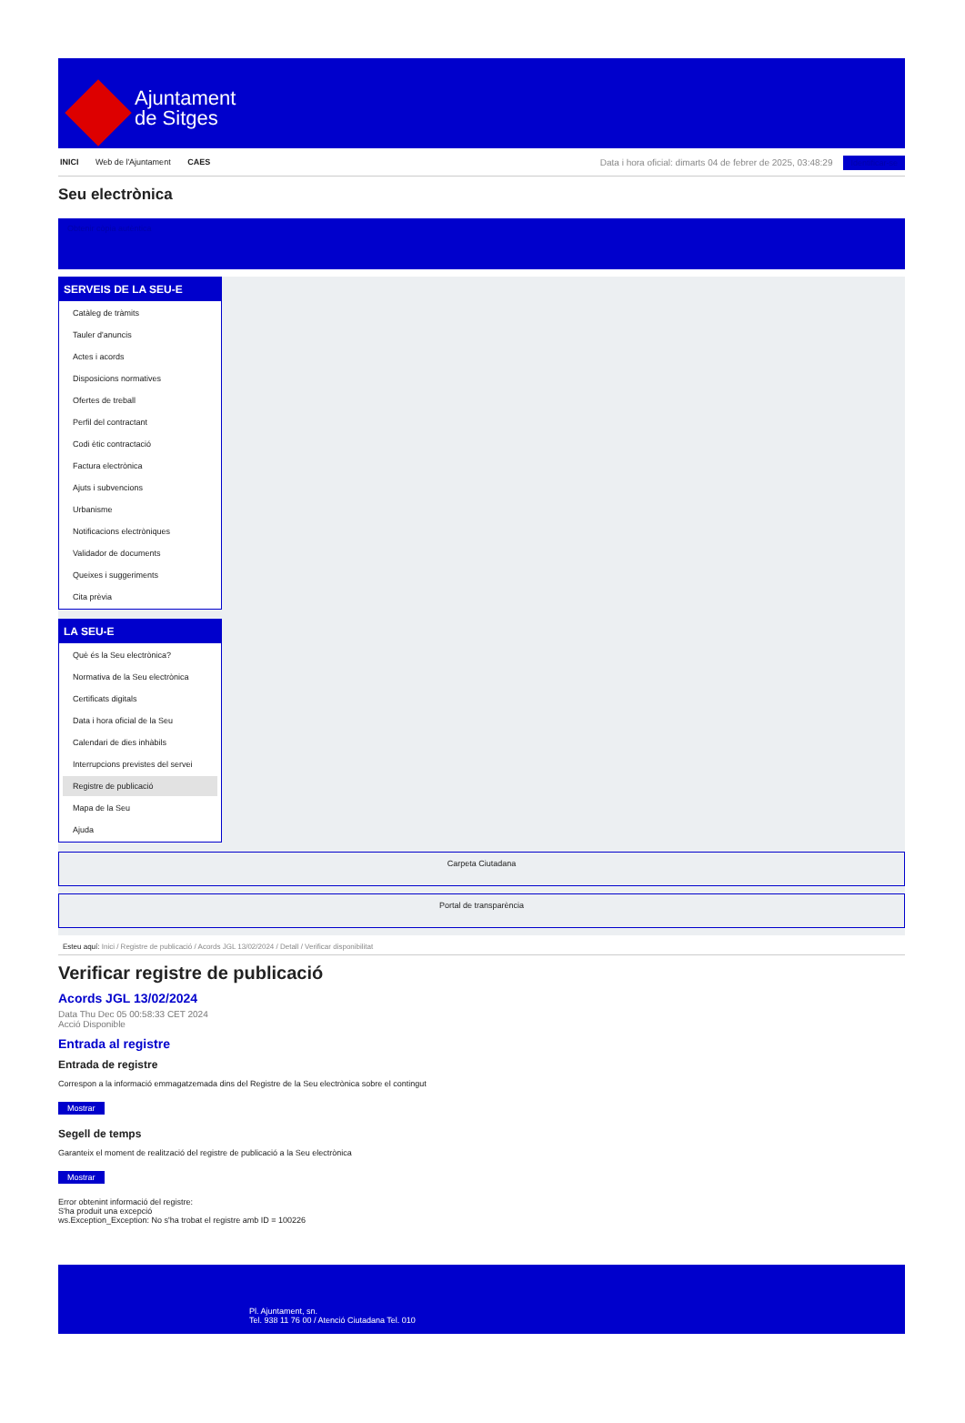Ajuntament
de Sitges
INICI Web de l'Ajuntament CAES
Data i hora oficial: dimarts 04 de febrer de 2025, 03:48:29 Identificar-se
Seu electrònica
Obtenir còpia autèntica
SERVEIS DE LA SEU-E
Catàleg de tràmits
Tauler d'anuncis
Actes i acords
Disposicions normatives
Ofertes de treball
Perfil del contractant
Codi ètic contractació
Factura electrònica
Ajuts i subvencions
Urbanisme
Notificacions electròniques
Validador de documents
Queixes i suggeriments
Cita prèvia
LA SEU-E
Què és la Seu electrònica?
Normativa de la Seu electrònica
Certificats digitals
Data i hora oficial de la Seu
Calendari de dies inhàbils
Interrupcions previstes del servei
Registre de publicació
Mapa de la Seu
Ajuda
Carpeta Ciutadana
Portal de transparència
Esteu aquí: Inici / Registre de publicació / Acords JGL 13/02/2024 / Detall / Verificar disponibilitat
Verificar registre de publicació
Acords JGL 13/02/2024
Data Thu Dec 05 00:58:33 CET 2024
Acció Disponible
Entrada al registre
Entrada de registre
Correspon a la informació emmagatzemada dins del Registre de la Seu electrònica sobre el contingut
Mostrar
Segell de temps
Garanteix el moment de realització del registre de publicació a la Seu electrònica
Mostrar
Error obtenint informació del registre:
S'ha produit una excepció
ws.Exception_Exception: No s'ha trobat el registre amb ID = 100226
Pl. Ajuntament, sn.
Tel. 938 11 76 00 / Atenció Ciutadana Tel. 010